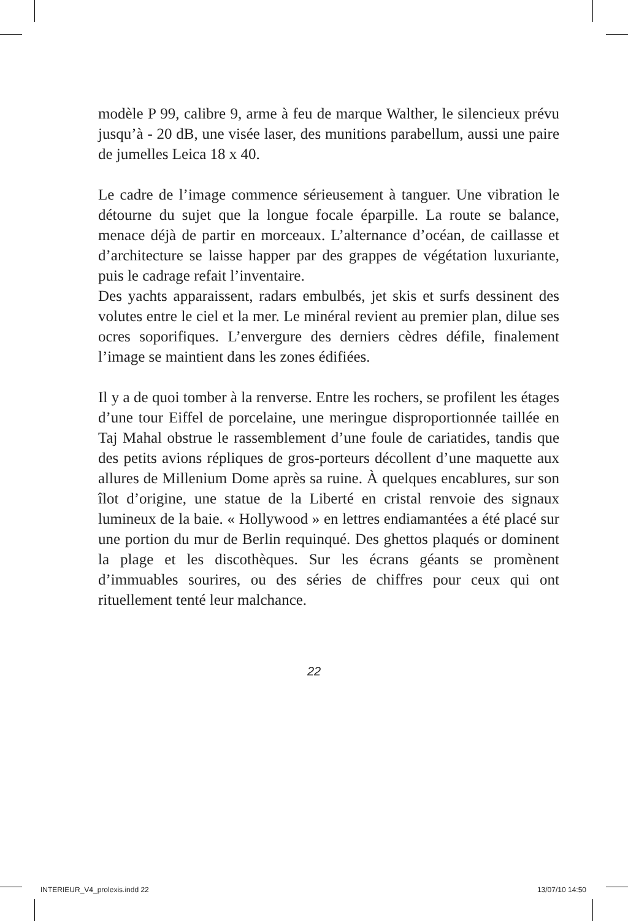modèle P 99, calibre 9, arme à feu de marque Walther, le silencieux prévu jusqu’à - 20 dB, une visée laser, des munitions parabellum, aussi une paire de jumelles Leica 18 x 40.
Le cadre de l’image commence sérieusement à tanguer. Une vibration le détourne du sujet que la longue focale éparpille. La route se balance, menace déjà de partir en morceaux. L’alternance d’océan, de caillasse et d’architecture se laisse happer par des grappes de végétation luxuriante, puis le cadrage refait l’inventaire.
Des yachts apparaissent, radars embulbés, jet skis et surfs dessinent des volutes entre le ciel et la mer. Le minéral revient au premier plan, dilue ses ocres soporifiques. L’envergure des derniers cèdres défile, finalement l’image se maintient dans les zones édifiées.
Il y a de quoi tomber à la renverse. Entre les rochers, se profilent les étages d’une tour Eiffel de porcelaine, une meringue disproportionnée taillée en Taj Mahal obstrue le rassemblement d’une foule de cariatides, tandis que des petits avions répliques de gros-porteurs décollent d’une maquette aux allures de Millenium Dome après sa ruine. À quelques encablures, sur son îlot d’origine, une statue de la Liberté en cristal renvoie des signaux lumineux de la baie. « Hollywood » en lettres endiamantées a été placé sur une portion du mur de Berlin requinqué. Des ghettos plaqués or dominent la plage et les discothèques. Sur les écrans géants se promènent d’immuables sourires, ou des séries de chiffres pour ceux qui ont rituellement tenté leur malchance.
22
INTERIEUR_V4_prolexis.indd 22 13/07/10 14:50